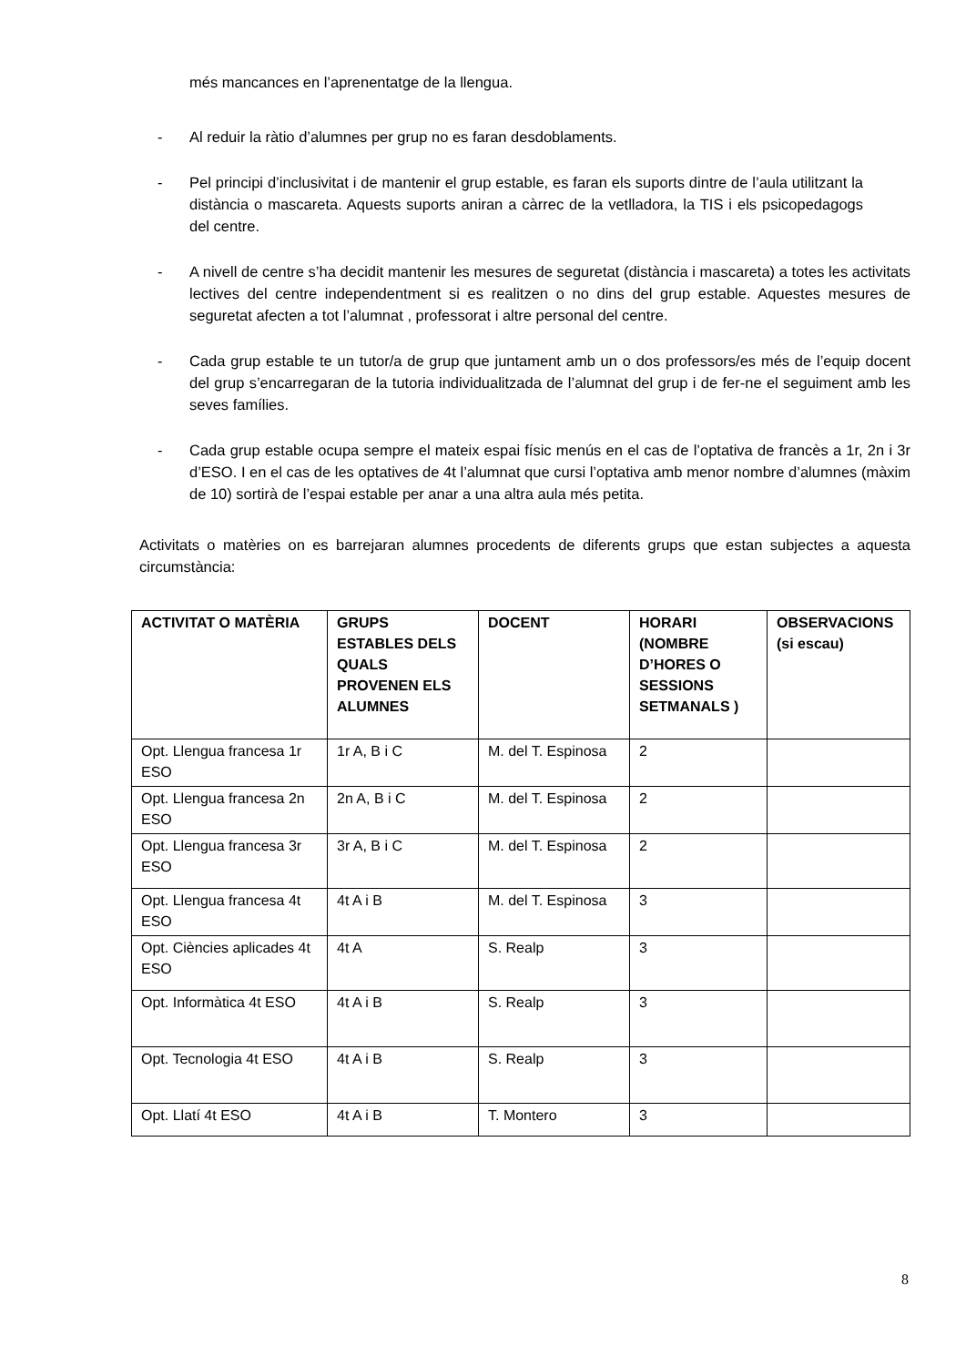més mancances en l’aprenentatge de la llengua.
- Al reduir la ràtio d’alumnes per grup no es faran desdoblaments.
- Pel principi d’inclusivitat i de mantenir el grup estable, es faran els suports dintre de l’aula utilitzant la distància o mascareta. Aquests suports aniran a càrrec de la vetlladora, la TIS i els psicopedagogs del centre.
- A nivell de centre s’ha decidit mantenir les mesures de seguretat (distància i mascareta) a totes les activitats lectives del centre independentment si es realitzen o no dins del grup estable. Aquestes mesures de seguretat afecten a tot l’alumnat , professorat i altre personal del centre.
- Cada grup estable te un tutor/a de grup que juntament amb un o dos professors/es més de l’equip docent del grup s’encarregaran de la tutoria individualitzada de l’alumnat del grup i de fer-ne el seguiment amb les seves famílies.
- Cada grup estable ocupa sempre el mateix espai físic menús en el cas de l’optativa de francès a 1r, 2n i 3r d’ESO. I en el cas de les optatives de 4t l’alumnat que cursi l’optativa amb menor nombre d’alumnes (màxim de 10) sortirà de l’espai estable per anar a una altra aula més petita.
Activitats o matèries on es barrejaran alumnes procedents de diferents grups que estan subjectes a aquesta circumstància:
| ACTIVITAT O MATÈRIA | GRUPS ESTABLES DELS QUALS PROVENEN ELS ALUMNES | DOCENT | HORARI (NOMBRE D’HORES O SESSIONS SETMANALS ) | OBSERVACIONS (si escau) |
| --- | --- | --- | --- | --- |
| Opt. Llengua francesa 1r ESO | 1r A, B i C | M. del T. Espinosa | 2 | |
| Opt. Llengua francesa 2n ESO | 2n A, B i C | M. del T. Espinosa | 2 | |
| Opt. Llengua francesa 3r ESO | 3r A, B i C | M. del T. Espinosa | 2 | |
| Opt. Llengua francesa 4t ESO | 4t A i B | M. del T. Espinosa | 3 | |
| Opt. Ciències aplicades 4t ESO | 4t A | S. Realp | 3 | |
| Opt. Informàtica 4t ESO | 4t A i B | S. Realp | 3 | |
| Opt. Tecnologia 4t ESO | 4t A i B | S. Realp | 3 | |
| Opt. Llatí 4t ESO | 4t A i B | T. Montero | 3 | |
8